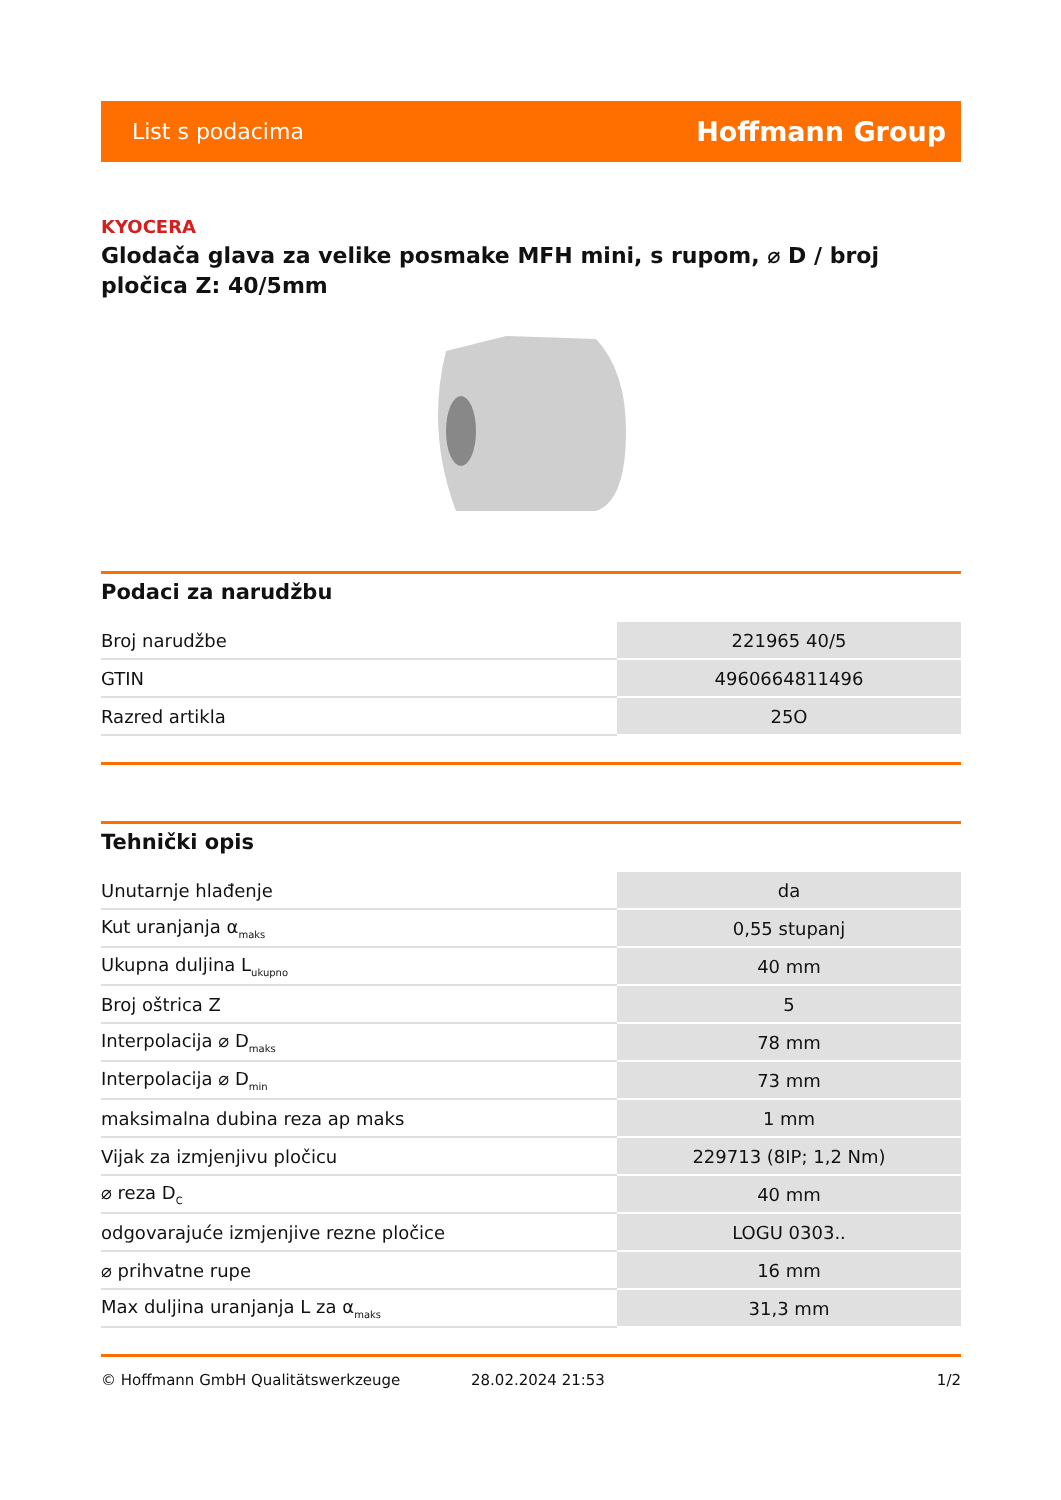List s podacima Hoffmann Group
KYOCERA
Glodača glava za velike posmake MFH mini, s rupom, ⌀ D / broj pločica Z: 40/5mm
Podaci za narudžbu
| Broj narudžbe | 221965 40/5 |
| GTIN | 4960664811496 |
| Razred artikla | 25O |
Tehnički opis
| Unutarnje hlađenje | da |
| Kut uranjanja α<sub>maks</sub> | 0,55 stupanj |
| Ukupna duljina L<sub>ukupno</sub> | 40 mm |
| Broj oštrica Z | 5 |
| Interpolacija ⌀ D<sub>maks</sub> | 78 mm |
| Interpolacija ⌀ D<sub>min</sub> | 73 mm |
| maksimalna dubina reza ap maks | 1 mm |
| Vijak za izmjenjivu pločicu | 229713 (8IP; 1,2 Nm) |
| ⌀ reza D<sub>C</sub> | 40 mm |
| odgovarajuće izmjenjive rezne pločice | LOGU 0303.. |
| ⌀ prihvatne rupe | 16 mm |
| Max duljina uranjanja L za α<sub>maks</sub> | 31,3 mm |
© Hoffmann GmbH Qualitätswerkzeuge 28.02.2024 21:53 1/2